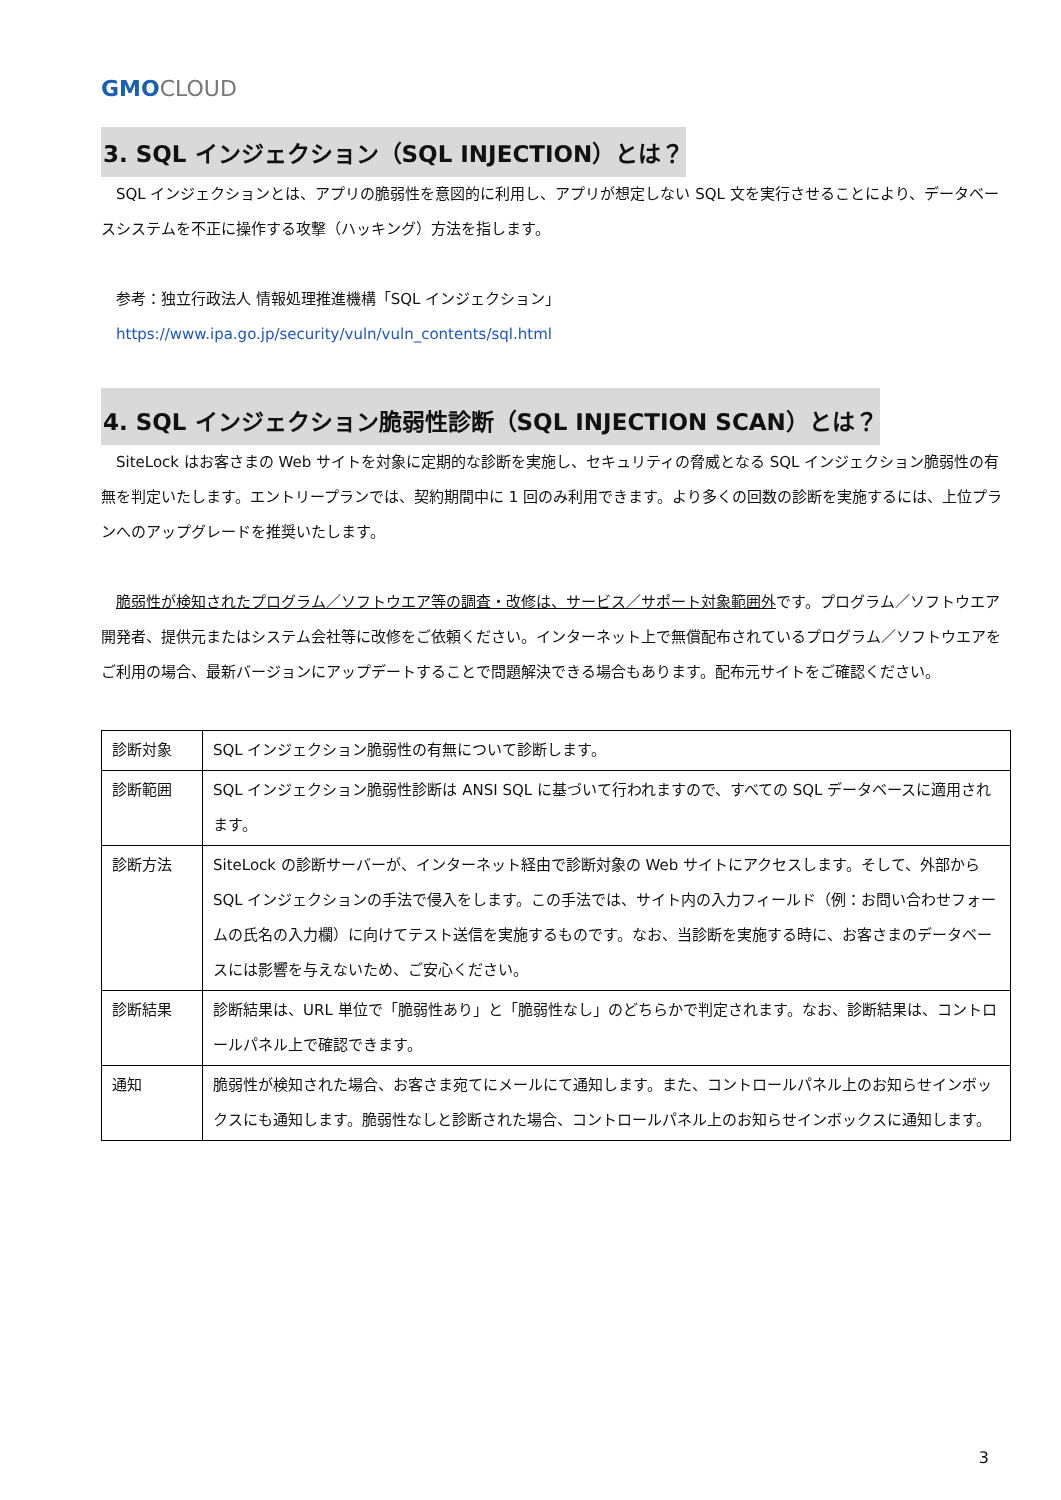GMO CLOUD
3. SQL インジェクション（SQL INJECTION）とは？
　SQL インジェクションとは、アプリの脆弱性を意図的に利用し、アプリが想定しない SQL 文を実行させることにより、データベースシステムを不正に操作する攻撃（ハッキング）方法を指します。
　参考：独立行政法人 情報処理推進機構「SQL インジェクション」
　https://www.ipa.go.jp/security/vuln/vuln_contents/sql.html
4. SQL インジェクション脆弱性診断（SQL INJECTION SCAN）とは？
　SiteLock はお客さまの Web サイトを対象に定期的な診断を実施し、セキュリティの脅威となる SQL インジェクション脆弱性の有無を判定いたします。エントリープランでは、契約期間中に 1 回のみ利用できます。より多くの回数の診断を実施するには、上位プランへのアップグレードを推奨いたします。
　脆弱性が検知されたプログラム／ソフトウエア等の調査・改修は、サービス／サポート対象範囲外です。プログラム／ソフトウエア開発者、提供元またはシステム会社等に改修をご依頼ください。インターネット上で無償配布されているプログラム／ソフトウエアをご利用の場合、最新バージョンにアップデートすることで問題解決できる場合もあります。配布元サイトをご確認ください。
| 診断対象 | SQL インジェクション脆弱性の有無について診断します。 |
| 診断範囲 | SQL インジェクション脆弱性診断は ANSI SQL に基づいて行われますので、すべての SQL データベースに適用されます。 |
| 診断方法 | SiteLock の診断サーバーが、インターネット経由で診断対象の Web サイトにアクセスします。そして、外部から SQL インジェクションの手法で侵入をします。この手法では、サイト内の入力フィールド（例：お問い合わせフォームの氏名の入力欄）に向けてテスト送信を実施するものです。なお、当診断を実施する時に、お客さまのデータベースには影響を与えないため、ご安心ください。 |
| 診断結果 | 診断結果は、URL 単位で「脆弱性あり」と「脆弱性なし」のどちらかで判定されます。なお、診断結果は、コントロールパネル上で確認できます。 |
| 通知 | 脆弱性が検知された場合、お客さま宛てにメールにて通知します。また、コントロールパネル上のお知らせインボックスにも通知します。脆弱性なしと診断された場合、コントロールパネル上のお知らせインボックスに通知します。 |
3